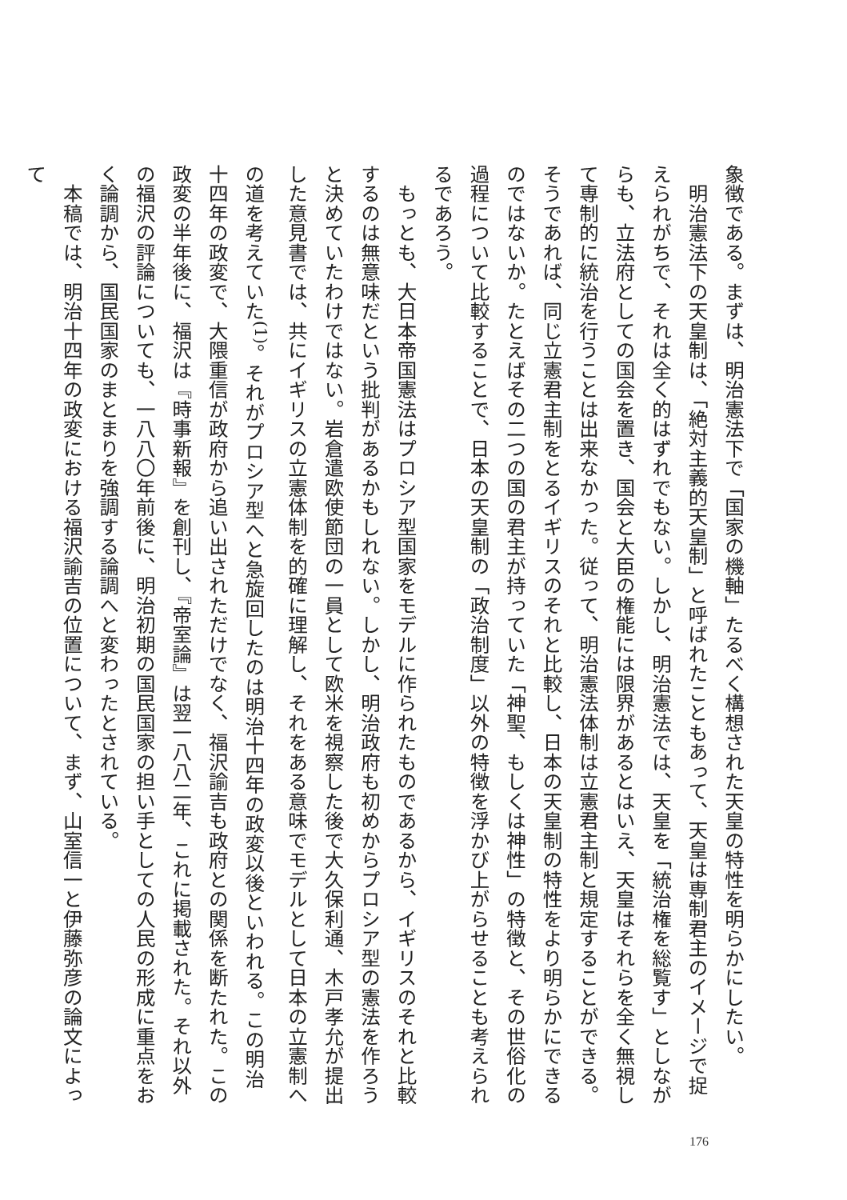象徴である。まずは、明治憲法下で「国家の機軸」たるべく構想された天皇の特性を明らかにしたい。
　明治憲法下の天皇制は、「絶対主義的天皇制」と呼ばれたこともあって、天皇は専制君主のイメージで捉えられがちで、それは全く的はずれでもない。しかし、明治憲法では、天皇を「統治権を総覧す」としながらも、立法府としての国会を置き、国会と大臣の権能には限界があるとはいえ、天皇はそれらを全く無視して専制的に統治を行うことは出来なかった。従って、明治憲法体制は立憲君主制と規定することができる。そうであれば、同じ立憲君主制をとるイギリスのそれと比較し、日本の天皇制の特性をより明らかにできるのではないか。たとえばその二つの国の君主が持っていた「神聖、もしくは神性」の特徴と、その世俗化の過程について比較することで、日本の天皇制の「政治制度」以外の特徴を浮かび上がらせることも考えられるであろう。
　もっとも、大日本帝国憲法はプロシア型国家をモデルに作られたものであるから、イギリスのそれと比較するのは無意味だという批判があるかもしれない。しかし、明治政府も初めからプロシア型の憲法を作ろうと決めていたわけではない。岩倉遣欧使節団の一員として欧米を視察した後で大久保利通、木戸孝允が提出した意見書では、共にイギリスの立憲体制を的確に理解し、それをある意味でモデルとして日本の立憲制への道を考えていた<sup>(1)</sup>。それがプロシア型へと急旋回したのは明治十四年の政変以後といわれる。この明治十四年の政変で、大隈重信が政府から追い出されただけでなく、福沢諭吉も政府との関係を断たれた。この政変の半年後に、福沢は『時事新報』を創刊し、『帝室論』は翌一八八二年、これに掲載された。それ以外の福沢の評論についても、一八八〇年前後に、明治初期の国民国家の担い手としての人民の形成に重点をおく論調から、国民国家のまとまりを強調する論調へと変わったとされている。
　本稿では、明治十四年の政変における福沢諭吉の位置について、まず、山室信一と伊藤弥彦の論文によって
176